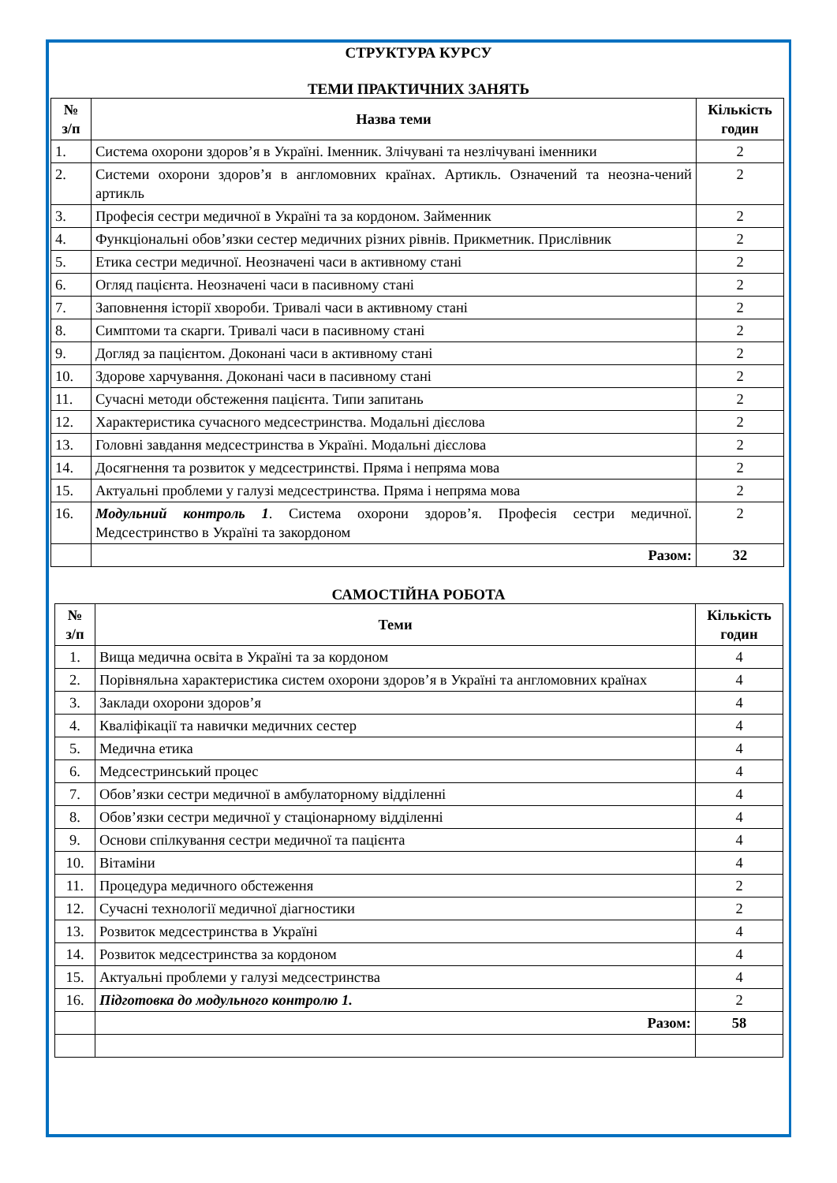СТРУКТУРА КУРСУ
ТЕМИ ПРАКТИЧНИХ ЗАНЯТЬ
| № з/п | Назва теми | Кількість годин |
| --- | --- | --- |
| 1. | Система охорони здоров’я в Україні. Іменник. Злічувані та незлічувані іменники | 2 |
| 2. | Системи охорони здоров’я в англомовних країнах. Артикль. Означений та неозна-чений артикль | 2 |
| 3. | Професія сестри медичної в Україні та за кордоном. Займенник | 2 |
| 4. | Функціональні обов’язки сестер медичних різних рівнів. Прикметник. Прислівник | 2 |
| 5. | Етика сестри медичної. Неозначені часи в активному стані | 2 |
| 6. | Огляд пацієнта. Неозначені часи в пасивному стані | 2 |
| 7. | Заповнення історії хвороби. Тривалі часи в активному стані | 2 |
| 8. | Симптоми та скарги. Тривалі часи в пасивному стані | 2 |
| 9. | Догляд за пацієнтом. Доконані часи в активному стані | 2 |
| 10. | Здорове харчування. Доконані часи в пасивному стані | 2 |
| 11. | Сучасні методи обстеження пацієнта. Типи запитань | 2 |
| 12. | Характеристика сучасного медсестринства. Модальні дієслова | 2 |
| 13. | Головні завдання медсестринства в Україні. Модальні дієслова | 2 |
| 14. | Досягнення та розвиток у медсестринстві. Пряма і непряма мова | 2 |
| 15. | Актуальні проблеми у галузі медсестринства. Пряма і непряма мова | 2 |
| 16. | Модульний контроль 1 . Система охорони здоров’я. Професія сестри медичної. Медсестринство в Україні та закордоном | 2 |
| | Разом: | 32 |
САМОСТІЙНА РОБОТА
| № з/п | Теми | Кількість годин |
| --- | --- | --- |
| 1. | Вища медична освіта в Україні та за кордоном | 4 |
| 2. | Порівняльна характеристика систем охорони здоров’я в Україні та англомовних країнах | 4 |
| 3. | Заклади охорони здоров’я | 4 |
| 4. | Кваліфікації та навички медичних сестер | 4 |
| 5. | Медична етика | 4 |
| 6. | Медсестринський процес | 4 |
| 7. | Обов’язки сестри медичної в амбулаторному відділенні | 4 |
| 8. | Обов’язки сестри медичної у стаціонарному відділенні | 4 |
| 9. | Основи спілкування сестри медичної та пацієнта | 4 |
| 10. | Вітаміни | 4 |
| 11. | Процедура медичного обстеження | 2 |
| 12. | Сучасні технології медичної діагностики | 2 |
| 13. | Розвиток медсестринства в Україні | 4 |
| 14. | Розвиток медсестринства за кордоном | 4 |
| 15. | Актуальні проблеми у галузі медсестринства | 4 |
| 16. | Підготовка до модульного контролю 1. | 2 |
| | Разом: | 58 |